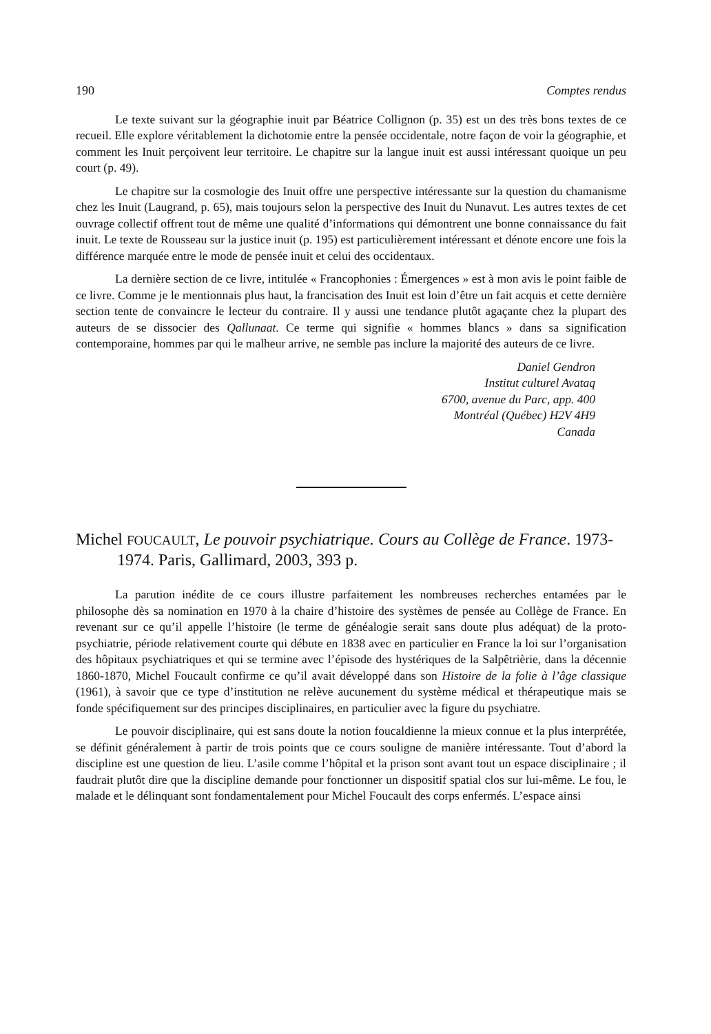190 Comptes rendus
Le texte suivant sur la géographie inuit par Béatrice Collignon (p. 35) est un des très bons textes de ce recueil. Elle explore véritablement la dichotomie entre la pensée occidentale, notre façon de voir la géographie, et comment les Inuit perçoivent leur territoire. Le chapitre sur la langue inuit est aussi intéressant quoique un peu court (p. 49).
Le chapitre sur la cosmologie des Inuit offre une perspective intéressante sur la question du chamanisme chez les Inuit (Laugrand, p. 65), mais toujours selon la perspective des Inuit du Nunavut. Les autres textes de cet ouvrage collectif offrent tout de même une qualité d’informations qui démontrent une bonne connaissance du fait inuit. Le texte de Rousseau sur la justice inuit (p. 195) est particulièrement intéressant et dénote encore une fois la différence marquée entre le mode de pensée inuit et celui des occidentaux.
La dernière section de ce livre, intitulée « Francophonies : Émergences » est à mon avis le point faible de ce livre. Comme je le mentionnais plus haut, la francisation des Inuit est loin d’être un fait acquis et cette dernière section tente de convaincre le lecteur du contraire. Il y aussi une tendance plutôt agaçante chez la plupart des auteurs de se dissocier des Qallunaat. Ce terme qui signifie « hommes blancs » dans sa signification contemporaine, hommes par qui le malheur arrive, ne semble pas inclure la majorité des auteurs de ce livre.
Daniel Gendron
Institut culturel Avataq
6700, avenue du Parc, app. 400
Montréal (Québec) H2V 4H9
Canada
Michel FOUCAULT, Le pouvoir psychiatrique. Cours au Collège de France. 1973-1974. Paris, Gallimard, 2003, 393 p.
La parution inédite de ce cours illustre parfaitement les nombreuses recherches entamées par le philosophe dès sa nomination en 1970 à la chaire d’histoire des systèmes de pensée au Collège de France. En revenant sur ce qu’il appelle l’histoire (le terme de généalogie serait sans doute plus adéquat) de la proto-psychiatrie, période relativement courte qui débute en 1838 avec en particulier en France la loi sur l’organisation des hôpitaux psychiatriques et qui se termine avec l’épisode des hystériques de la Salpêtrièrie, dans la décennie 1860-1870, Michel Foucault confirme ce qu’il avait développé dans son Histoire de la folie à l’âge classique (1961), à savoir que ce type d’institution ne relève aucunement du système médical et thérapeutique mais se fonde spécifiquement sur des principes disciplinaires, en particulier avec la figure du psychiatre.
Le pouvoir disciplinaire, qui est sans doute la notion foucaldienne la mieux connue et la plus interprétée, se définit généralement à partir de trois points que ce cours souligne de manière intéressante. Tout d’abord la discipline est une question de lieu. L’asile comme l’hôpital et la prison sont avant tout un espace disciplinaire ; il faudrait plutôt dire que la discipline demande pour fonctionner un dispositif spatial clos sur lui-même. Le fou, le malade et le délinquant sont fondamentalement pour Michel Foucault des corps enfermés. L’espace ainsi